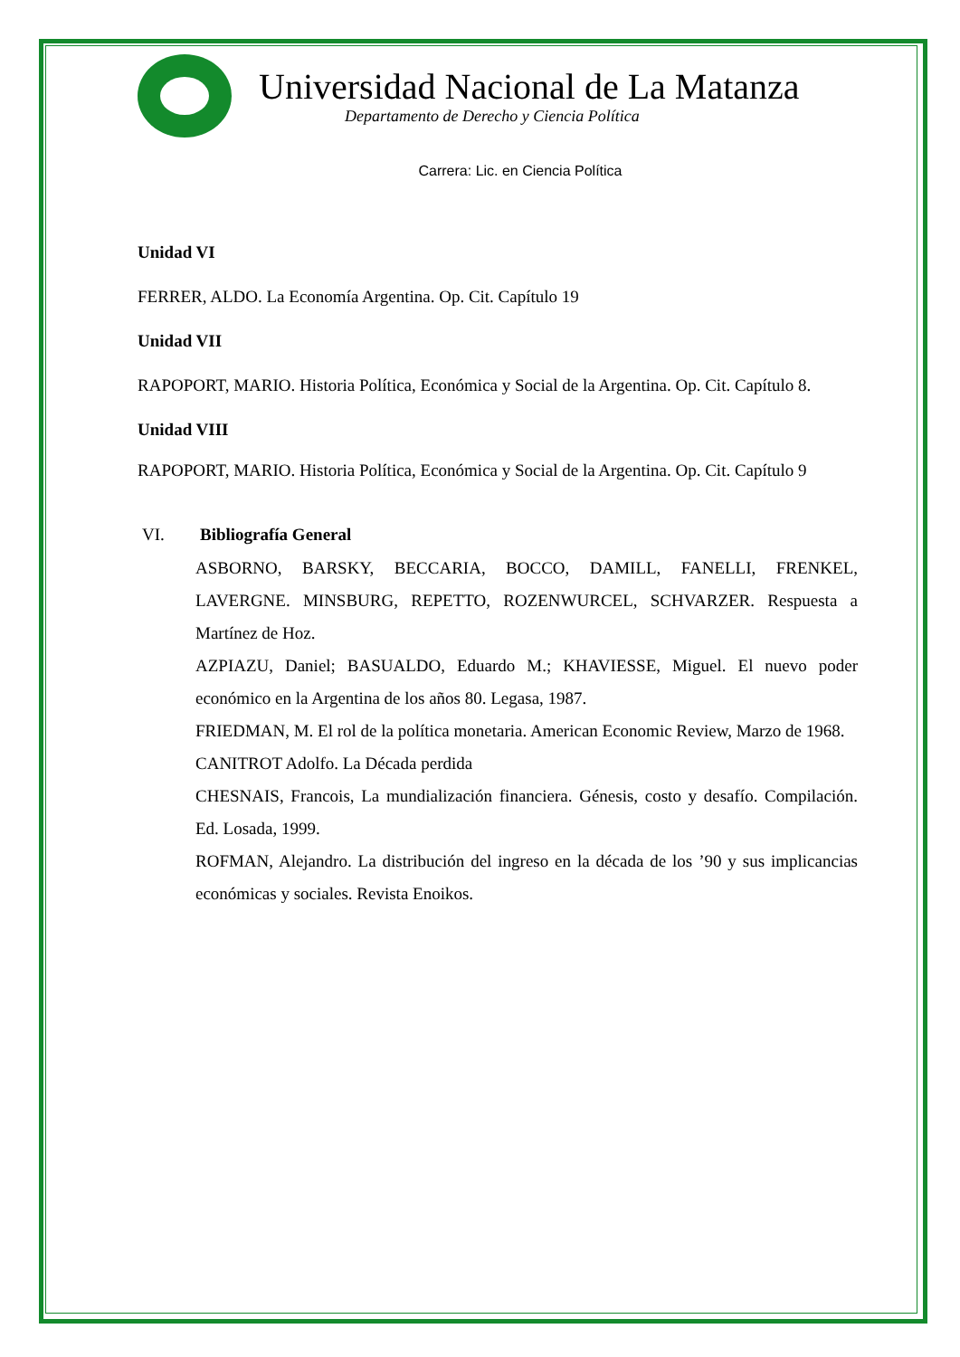Universidad Nacional de La Matanza
Departamento de Derecho y Ciencia Política
Carrera: Lic. en Ciencia Política
Unidad VI
FERRER, ALDO. La Economía Argentina. Op. Cit. Capítulo 19
Unidad VII
RAPOPORT, MARIO. Historia Política, Económica y Social de la Argentina. Op. Cit. Capítulo 8.
Unidad VIII
RAPOPORT, MARIO. Historia Política, Económica y Social de la Argentina. Op. Cit. Capítulo 9
VI. Bibliografía General
ASBORNO, BARSKY, BECCARIA, BOCCO, DAMILL, FANELLI, FRENKEL, LAVERGNE. MINSBURG, REPETTO, ROZENWURCEL, SCHVARZER. Respuesta a Martínez de Hoz.
AZPIAZU, Daniel; BASUALDO, Eduardo M.; KHAVIESSE, Miguel. El nuevo poder económico en la Argentina de los años 80. Legasa, 1987.
FRIEDMAN, M. El rol de la política monetaria. American Economic Review, Marzo de 1968.
CANITROT Adolfo. La Década perdida
CHESNAIS, Francois, La mundialización financiera. Génesis, costo y desafío. Compilación. Ed. Losada, 1999.
ROFMAN, Alejandro. La distribución del ingreso en la década de los ’90 y sus implicancias económicas y sociales. Revista Enoikos.